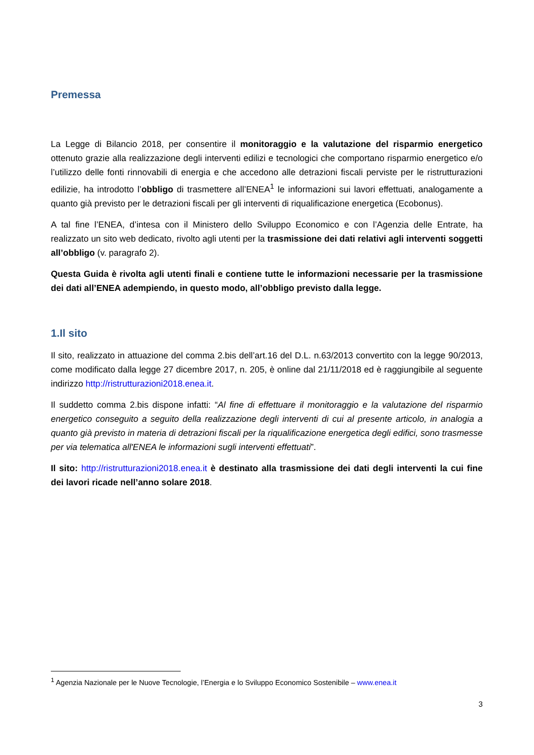Premessa
La Legge di Bilancio 2018, per consentire il monitoraggio e la valutazione del risparmio energetico ottenuto grazie alla realizzazione degli interventi edilizi e tecnologici che comportano risparmio energetico e/o l’utilizzo delle fonti rinnovabili di energia e che accedono alle detrazioni fiscali perviste per le ristrutturazioni edilizie, ha introdotto l’obbligo di trasmettere all’ENEA<sup>1</sup> le informazioni sui lavori effettuati, analogamente a quanto già previsto per le detrazioni fiscali per gli interventi di riqualificazione energetica (Ecobonus).
A tal fine l’ENEA, d’intesa con il Ministero dello Sviluppo Economico e con l’Agenzia delle Entrate, ha realizzato un sito web dedicato, rivolto agli utenti per la trasmissione dei dati relativi agli interventi soggetti all’obbligo (v. paragrafo 2).
Questa Guida è rivolta agli utenti finali e contiene tutte le informazioni necessarie per la trasmissione dei dati all’ENEA adempiendo, in questo modo, all’obbligo previsto dalla legge.
1.Il sito
Il sito, realizzato in attuazione del comma 2.bis dell’art.16 del D.L. n.63/2013 convertito con la legge 90/2013, come modificato dalla legge 27 dicembre 2017, n. 205, è online dal 21/11/2018 ed è raggiungibile al seguente indirizzo http://ristrutturazioni2018.enea.it.
Il suddetto comma 2.bis dispone infatti: “Al fine di effettuare il monitoraggio e la valutazione del risparmio energetico conseguito a seguito della realizzazione degli interventi di cui al presente articolo, in analogia a quanto già previsto in materia di detrazioni fiscali per la riqualificazione energetica degli edifici, sono trasmesse per via telematica all'ENEA le informazioni sugli interventi effettuati”.
Il sito: http://ristrutturazioni2018.enea.it è destinato alla trasmissione dei dati degli interventi la cui fine dei lavori ricade nell’anno solare 2018.
<sup>1</sup> Agenzia Nazionale per le Nuove Tecnologie, l’Energia e lo Sviluppo Economico Sostenibile – www.enea.it
3